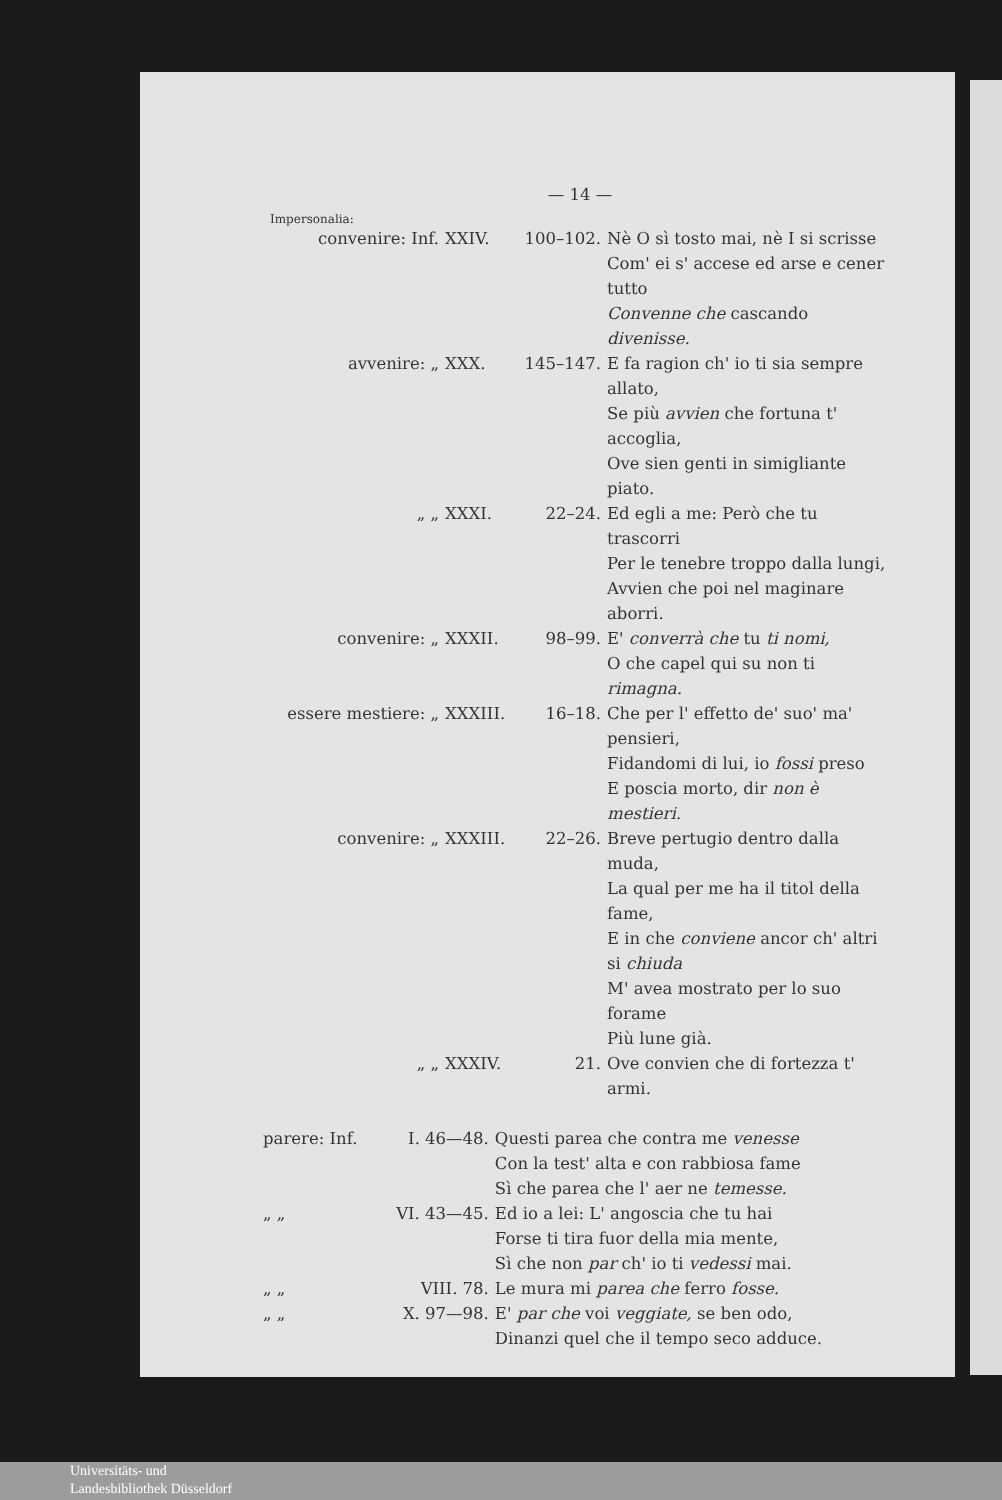— 14 —
Impersonalia:
| convenire: Inf. | XXIV. | 100–102. | Nè O sì tosto mai, nè I si scrisse Com' ei s' accese ed arse e cener tutto Convenne che cascando divenisse. |
| avvenire: „ | XXX. | 145–147. | E fa ragion ch' io ti sia sempre allato, Se più avvien che fortuna t' accoglia, Ove sien genti in simigliante piato. |
| „ „ | XXXI. | 22–24. | Ed egli a me: Però che tu trascorri Per le tenebre troppo dalla lungi, Avvien che poi nel maginare aborri. |
| convenire: „ | XXXII. | 98–99. | E' converrà che tu ti nomi, O che capel qui su non ti rimagna. |
| essere mestiere: „ | XXXIII. | 16–18. | Che per l' effetto de' suo' ma' pensieri, Fidandomi di lui, io fossi preso E poscia morto, dir non è mestieri. |
| convenire: „ | XXXIII. | 22–26. | Breve pertugio dentro dalla muda, La qual per me ha il titol della fame, E in che conviene ancor ch' altri si chiuda M' avea mostrato per lo suo forame Più lune già. |
| „ „ | XXXIV. | 21. | Ove convien che di fortezza t' armi. |
| parere: Inf. | I. 46—48. | Questi parea che contra me venesse Con la test' alta e con rabbiosa fame Sì che parea che l' aer ne temesse. |
| „ „ | VI. 43—45. | Ed io a lei: L' angoscia che tu hai Forse ti tira fuor della mia mente, Sì che non par ch' io ti vedessi mai. |
| „ „ | VIII. 78. | Le mura mi parea che ferro fosse. |
| „ „ | X. 97—98. | E' par che voi veggiate, se ben odo, Dinanzi quel che il tempo seco adduce. |
Universitäts- und
Landesbibliothek Düsseldorf